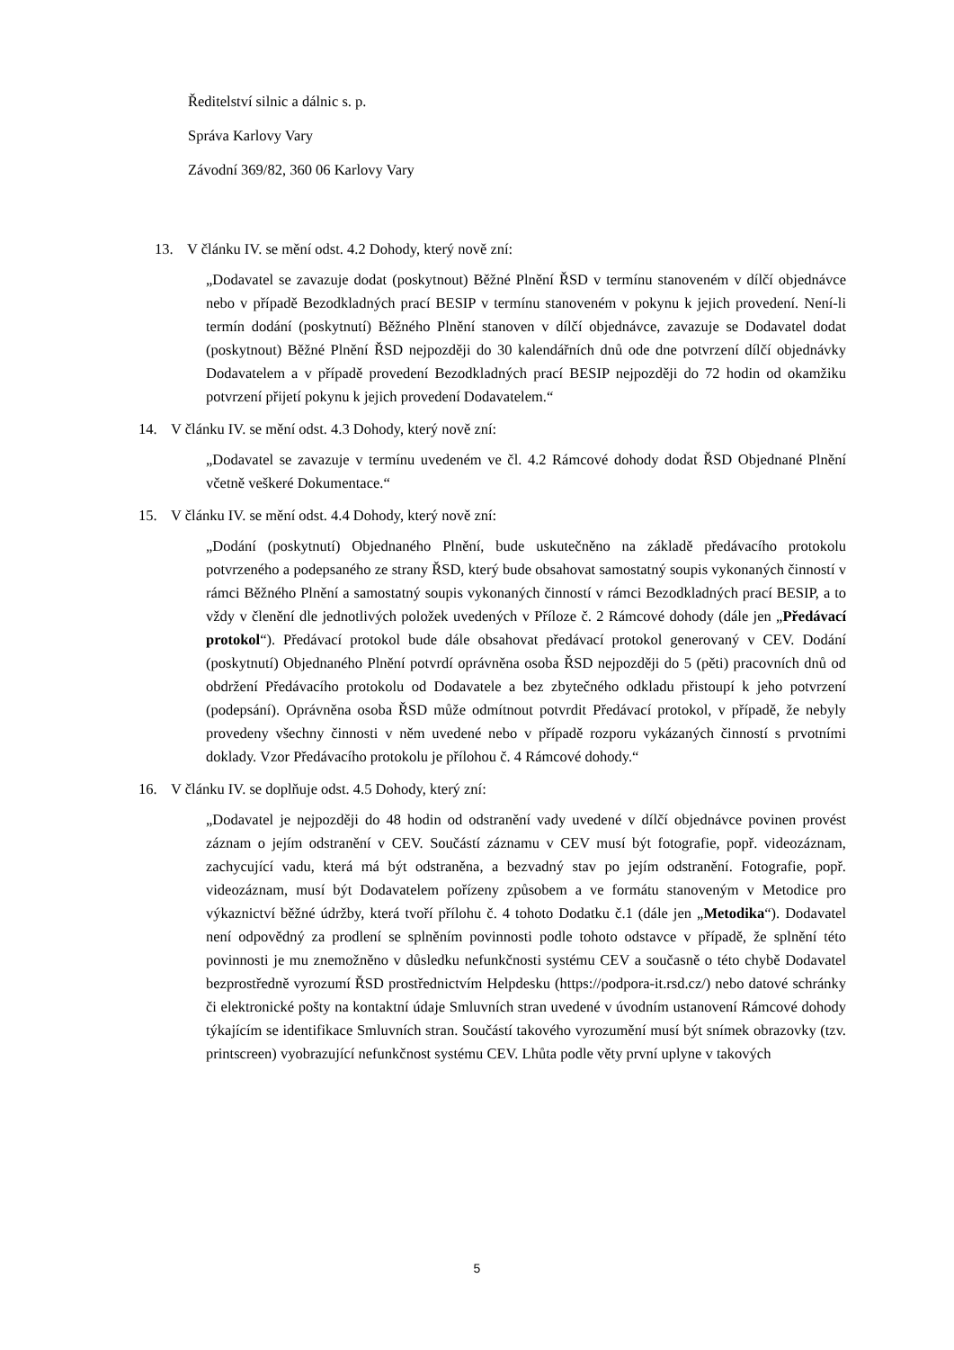Ředitelství silnic a dálnic s. p.
Správa Karlovy Vary
Závodní 369/82, 360 06 Karlovy Vary
13. V článku IV. se mění odst. 4.2 Dohody, který nově zní:
„Dodavatel se zavazuje dodat (poskytnout) Běžné Plnění ŘSD v termínu stanoveném v dílčí objednávce nebo v případě Bezodkladných prací BESIP v termínu stanoveném v pokynu k jejich provedení. Není-li termín dodání (poskytnutí) Běžného Plnění stanoven v dílčí objednávce, zavazuje se Dodavatel dodat (poskytnout) Běžné Plnění ŘSD nejpozději do 30 kalendářních dnů ode dne potvrzení dílčí objednávky Dodavatelem a v případě provedení Bezodkladných prací BESIP nejpozději do 72 hodin od okamžiku potvrzení přijetí pokynu k jejich provedení Dodavatelem.“
14. V článku IV. se mění odst. 4.3 Dohody, který nově zní:
„Dodavatel se zavazuje v termínu uvedeném ve čl. 4.2 Rámcové dohody dodat ŘSD Objednané Plnění včetně veškeré Dokumentace.“
15. V článku IV. se mění odst. 4.4 Dohody, který nově zní:
„Dodání (poskytnutí) Objednaného Plnění, bude uskutečněno na základě předávacího protokolu potvrzeného a podepsaného ze strany ŘSD, který bude obsahovat samostatný soupis vykonaných činností v rámci Běžného Plnění a samostatný soupis vykonaných činností v rámci Bezodkladných prací BESIP, a to vždy v členění dle jednotlivých položek uvedených v Příloze č. 2 Rámcové dohody (dále jen „Předávací protokol“). Předávací protokol bude dále obsahovat předávací protokol generovaný v CEV. Dodání (poskytnutí) Objednaného Plnění potvrdí oprávněna osoba ŘSD nejpozději do 5 (pěti) pracovních dnů od obdržení Předávacího protokolu od Dodavatele a bez zbytečného odkladu přistoupí k jeho potvrzení (podepsání). Oprávněna osoba ŘSD může odmítnout potvrdit Předávací protokol, v případě, že nebyly provedeny všechny činnosti v něm uvedené nebo v případě rozporu vykázaných činností s prvotními doklady. Vzor Předávacího protokolu je přílohou č. 4 Rámcové dohody.“
16. V článku IV. se doplňuje odst. 4.5 Dohody, který zní:
„Dodavatel je nejpozději do 48 hodin od odstranění vady uvedené v dílčí objednávce povinen provést záznam o jejím odstranění v CEV. Součástí záznamu v CEV musí být fotografie, popř. videozáznam, zachycující vadu, která má být odstraněna, a bezvadný stav po jejím odstranění. Fotografie, popř. videozáznam, musí být Dodavatelem pořízeny způsobem a ve formátu stanoveným v Metodice pro výkaznictví běžné údržby, která tvoří přílohu č. 4 tohoto Dodatku č.1 (dále jen „Metodika“). Dodavatel není odpovědný za prodlení se splněním povinnosti podle tohoto odstavce v případě, že splnění této povinnosti je mu znemožněno v důsledku nefunkčnosti systému CEV a současně o této chybě Dodavatel bezprostředně vyrozumí ŘSD prostřednictvím Helpdesku (https://podpora-it.rsd.cz/) nebo datové schránky či elektronické pošty na kontaktní údaje Smluvních stran uvedené v úvodním ustanovení Rámcové dohody týkajícím se identifikace Smluvních stran. Součástí takového vyrozumění musí být snímek obrazovky (tzv. printscreen) vyobrazující nefunkčnost systému CEV. Lhůta podle věty první uplyne v takových
5